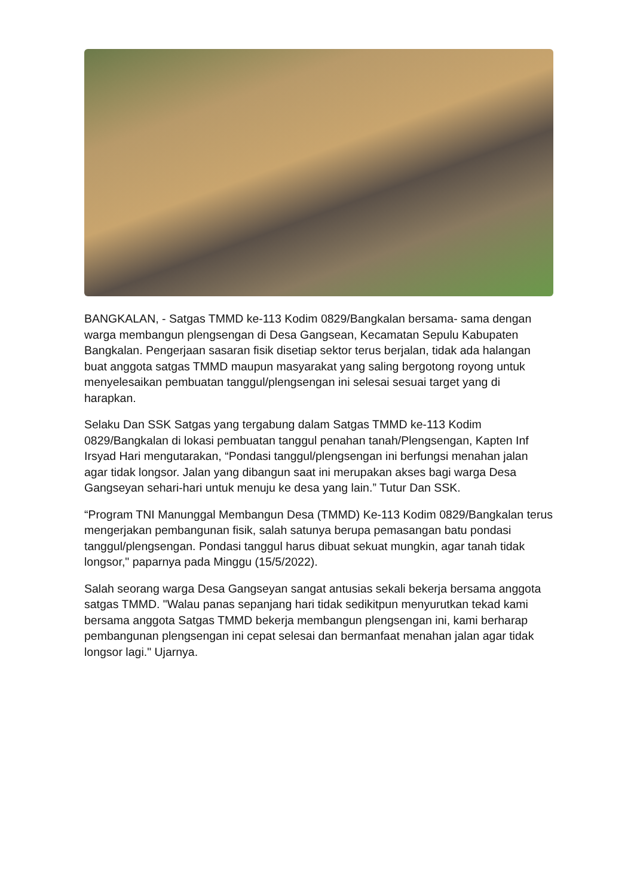BANGKALAN, - Satgas TMMD ke-113 Kodim 0829/Bangkalan bersama- sama dengan warga membangun plengsengan di Desa Gangsean, Kecamatan Sepulu Kabupaten Bangkalan. Pengerjaan sasaran fisik disetiap sektor terus berjalan, tidak ada halangan buat anggota satgas TMMD maupun masyarakat yang saling bergotong royong untuk menyelesaikan pembuatan tanggul/plengsengan ini selesai sesuai target yang di harapkan.
Selaku Dan SSK Satgas yang tergabung dalam Satgas TMMD ke-113 Kodim 0829/Bangkalan di lokasi pembuatan tanggul penahan tanah/Plengsengan, Kapten Inf Irsyad Hari mengutarakan, “Pondasi tanggul/plengsengan ini berfungsi menahan jalan agar tidak longsor. Jalan yang dibangun saat ini merupakan akses bagi warga Desa Gangseyan sehari-hari untuk menuju ke desa yang lain.” Tutur Dan SSK.
“Program TNI Manunggal Membangun Desa (TMMD) Ke-113 Kodim 0829/Bangkalan terus mengerjakan pembangunan fisik, salah satunya berupa pemasangan batu pondasi tanggul/plengsengan. Pondasi tanggul harus dibuat sekuat mungkin, agar tanah tidak longsor," paparnya pada Minggu (15/5/2022).
Salah seorang warga Desa Gangseyan sangat antusias sekali bekerja bersama anggota satgas TMMD. "Walau panas sepanjang hari tidak sedikitpun menyurutkan tekad kami bersama anggota Satgas TMMD bekerja membangun plengsengan ini, kami berharap pembangunan plengsengan ini cepat selesai dan bermanfaat menahan jalan agar tidak longsor lagi." Ujarnya.